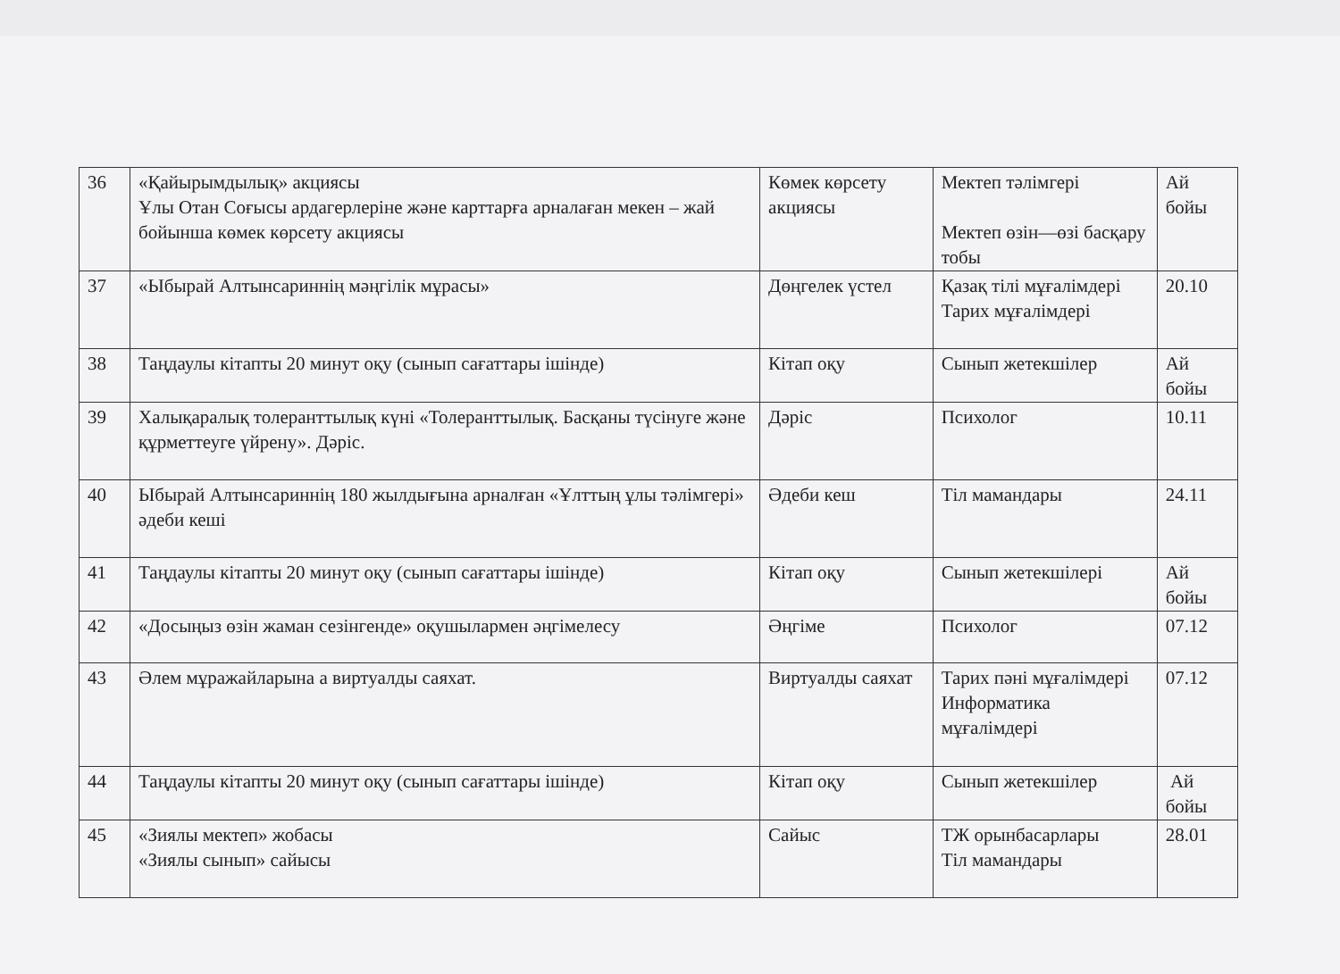| 36 | «Қайырымдылық» акциясы Ұлы Отан Соғысы ардагерлеріне және карттарға арналаған мекен – жай бойынша көмек көрсету акциясы | Көмек көрсету акциясы | Мектеп тәлімгері Мектеп өзін—өзі басқару тобы | Ай бойы |
| 37 | «Ыбырай Алтынсариннің мәңгілік мұрасы» | Дөңгелек үстел | Қазақ тілі мұғалімдері Тарих мұғалімдері | 20.10 |
| 38 | Таңдаулы кітапты 20 минут оқу (сынып сағаттары ішінде) | Кітап оқу | Сынып жетекшілер | Ай бойы |
| 39 | Халықаралық толеранттылық күні «Толеранттылық. Басқаны түсінуге және құрметтеуге үйрену». Дәріс. | Дәріс | Психолог | 10.11 |
| 40 | Ыбырай Алтынсариннің 180 жылдығына арналған «Ұлттың ұлы тәлімгері» әдеби кеші | Әдеби кеш | Тіл мамандары | 24.11 |
| 41 | Таңдаулы кітапты 20 минут оқу (сынып сағаттары ішінде) | Кітап оқу | Сынып жетекшілері | Ай бойы |
| 42 | «Досыңыз өзін жаман сезінгенде» оқушылармен әңгімелесу | Әңгіме | Психолог | 07.12 |
| 43 | Әлем мұражайларына а виртуалды саяхат. | Виртуалды саяхат | Тарих пәні мұғалімдері Информатика мұғалімдері | 07.12 |
| 44 | Таңдаулы кітапты 20 минут оқу (сынып сағаттары ішінде) | Кітап оқу | Сынып жетекшілер | Ай бойы |
| 45 | «Зиялы мектеп» жобасы «Зиялы сынып» сайысы | Сайыс | ТЖ орынбасарлары Тіл мамандары | 28.01 |